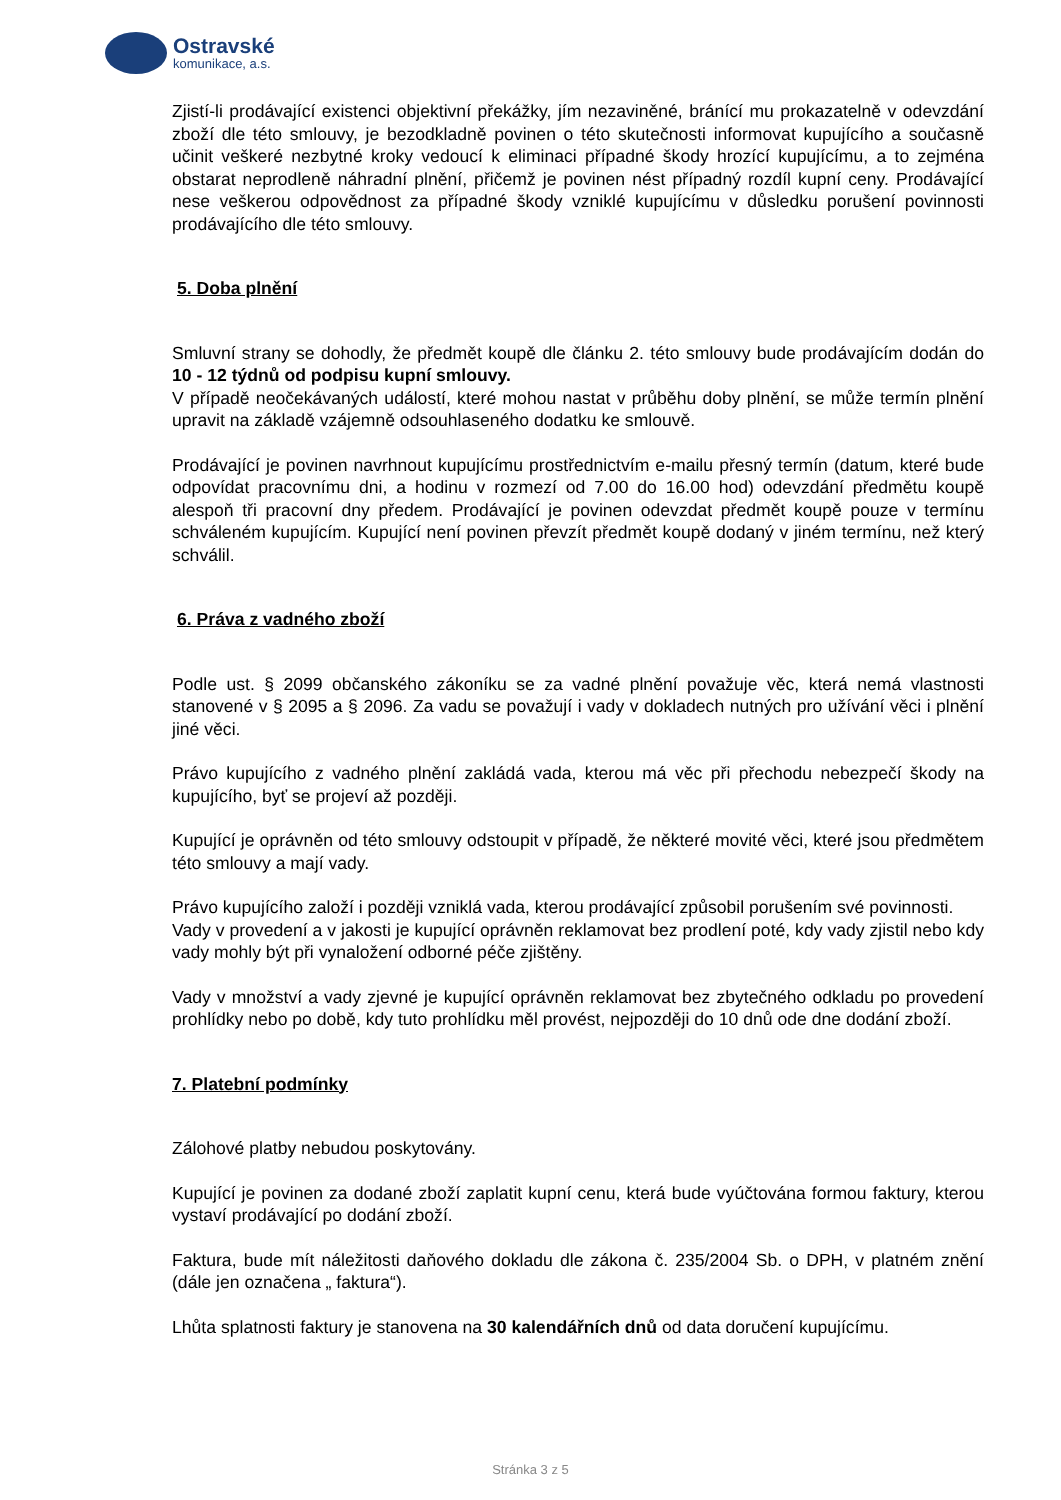Ostravské
komunikace, a.s.
Zjistí-li prodávající existenci objektivní překážky, jím nezaviněné, bránící mu prokazatelně v odevzdání zboží dle této smlouvy, je bezodkladně povinen o této skutečnosti informovat kupujícího a současně učinit veškeré nezbytné kroky vedoucí k eliminaci případné škody hrozící kupujícímu, a to zejména obstarat neprodleně náhradní plnění, přičemž je povinen nést případný rozdíl kupní ceny. Prodávající nese veškerou odpovědnost za případné škody vzniklé kupujícímu v důsledku porušení povinnosti prodávajícího dle této smlouvy.
5. Doba plnění
Smluvní strany se dohodly, že předmět koupě dle článku 2. této smlouvy bude prodávajícím dodán do 10 - 12 týdnů od podpisu kupní smlouvy.
V případě neočekávaných událostí, které mohou nastat v průběhu doby plnění, se může termín plnění upravit na základě vzájemně odsouhlaseného dodatku ke smlouvě.
Prodávající je povinen navrhnout kupujícímu prostřednictvím e-mailu přesný termín (datum, které bude odpovídat pracovnímu dni, a hodinu v rozmezí od 7.00 do 16.00 hod) odevzdání předmětu koupě alespoň tři pracovní dny předem. Prodávající je povinen odevzdat předmět koupě pouze v termínu schváleném kupujícím. Kupující není povinen převzít předmět koupě dodaný v jiném termínu, než který schválil.
6. Práva z vadného zboží
Podle ust. § 2099 občanského zákoníku se za vadné plnění považuje věc, která nemá vlastnosti stanovené v § 2095 a § 2096. Za vadu se považují i vady v dokladech nutných pro užívání věci i plnění jiné věci.
Právo kupujícího z vadného plnění zakládá vada, kterou má věc při přechodu nebezpečí škody na kupujícího, byť se projeví až později.
Kupující je oprávněn od této smlouvy odstoupit v případě, že některé movité věci, které jsou předmětem této smlouvy a mají vady.
Právo kupujícího založí i později vzniklá vada, kterou prodávající způsobil porušením své povinnosti.
Vady v provedení a v jakosti je kupující oprávněn reklamovat bez prodlení poté, kdy vady zjistil nebo kdy vady mohly být při vynaložení odborné péče zjištěny.
Vady v množství a vady zjevné je kupující oprávněn reklamovat bez zbytečného odkladu po provedení prohlídky nebo po době, kdy tuto prohlídku měl provést, nejpozději do 10 dnů ode dne dodání zboží.
7. Platební podmínky
Zálohové platby nebudou poskytovány.
Kupující je povinen za dodané zboží zaplatit kupní cenu, která bude vyúčtována formou faktury, kterou vystaví prodávající po dodání zboží.
Faktura, bude mít náležitosti daňového dokladu dle zákona č. 235/2004 Sb. o DPH, v platném znění (dále jen označena „ faktura“).
Lhůta splatnosti faktury je stanovena na 30 kalendářních dnů od data doručení kupujícímu.
Stránka 3 z 5